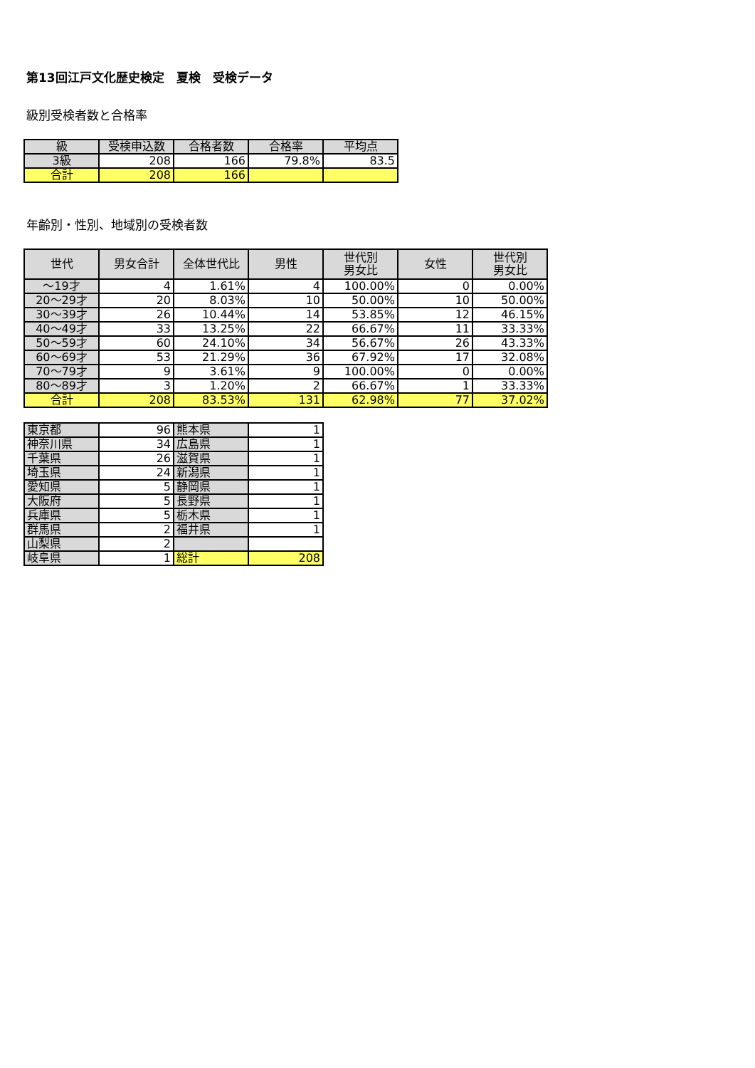第13回江戸文化歴史検定　夏検　受検データ
級別受検者数と合格率
| 級 | 受検申込数 | 合格者数 | 合格率 | 平均点 |
| --- | --- | --- | --- | --- |
| 3級 | 208 | 166 | 79.8% | 83.5 |
| 合計 | 208 | 166 | | |
年齢別・性別、地域別の受検者数
| 世代 | 男女合計 | 全体世代比 | 男性 | 世代別 男女比 | 女性 | 世代別 男女比 |
| --- | --- | --- | --- | --- | --- | --- |
| ～19才 | 4 | 1.61% | 4 | 100.00% | 0 | 0.00% |
| 20～29才 | 20 | 8.03% | 10 | 50.00% | 10 | 50.00% |
| 30～39才 | 26 | 10.44% | 14 | 53.85% | 12 | 46.15% |
| 40～49才 | 33 | 13.25% | 22 | 66.67% | 11 | 33.33% |
| 50～59才 | 60 | 24.10% | 34 | 56.67% | 26 | 43.33% |
| 60～69才 | 53 | 21.29% | 36 | 67.92% | 17 | 32.08% |
| 70～79才 | 9 | 3.61% | 9 | 100.00% | 0 | 0.00% |
| 80～89才 | 3 | 1.20% | 2 | 66.67% | 1 | 33.33% |
| 合計 | 208 | 83.53% | 131 | 62.98% | 77 | 37.02% |
| 東京都 | 96 | 熊本県 | 1 |
| 神奈川県 | 34 | 広島県 | 1 |
| 千葉県 | 26 | 滋賀県 | 1 |
| 埼玉県 | 24 | 新潟県 | 1 |
| 愛知県 | 5 | 静岡県 | 1 |
| 大阪府 | 5 | 長野県 | 1 |
| 兵庫県 | 5 | 栃木県 | 1 |
| 群馬県 | 2 | 福井県 | 1 |
| 山梨県 | 2 | | |
| 岐阜県 | 1 | 総計 | 208 |